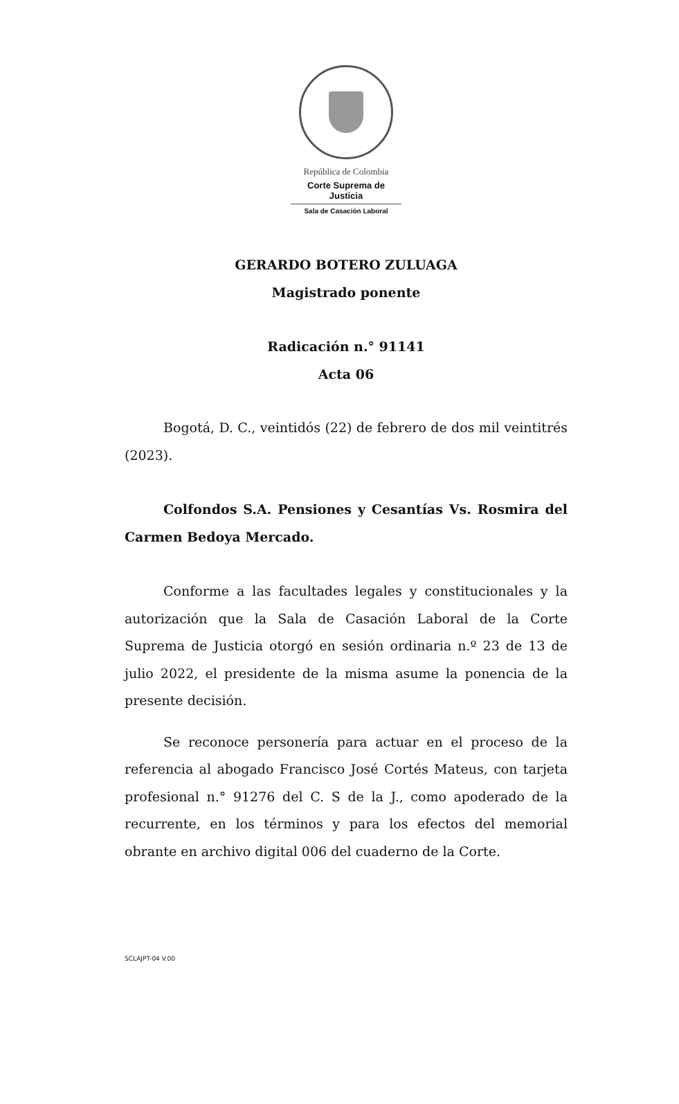República de Colombia
Corte Suprema de Justicia
Sala de Casación Laboral
GERARDO BOTERO ZULUAGA
Magistrado ponente
Radicación n.° 91141
Acta 06
Bogotá, D. C., veintidós (22) de febrero de dos mil veintitrés (2023).
Colfondos S.A. Pensiones y Cesantías Vs. Rosmira del Carmen Bedoya Mercado.
Conforme a las facultades legales y constitucionales y la autorización que la Sala de Casación Laboral de la Corte Suprema de Justicia otorgó en sesión ordinaria n.º 23 de 13 de julio 2022, el presidente de la misma asume la ponencia de la presente decisión.
Se reconoce personería para actuar en el proceso de la referencia al abogado Francisco José Cortés Mateus, con tarjeta profesional n.° 91276 del C. S de la J., como apoderado de la recurrente, en los términos y para los efectos del memorial obrante en archivo digital 006 del cuaderno de la Corte.
SCLAJPT-04 V.00